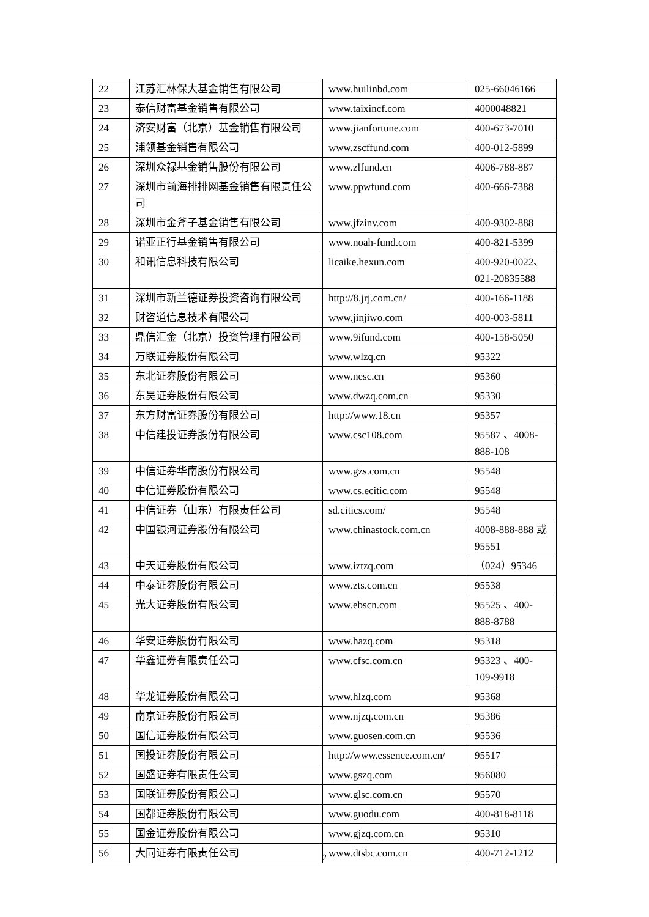| 22 | 江苏汇林保大基金销售有限公司 | www.huilinbd.com | 025-66046166 |
| 23 | 泰信财富基金销售有限公司 | www.taixincf.com | 4000048821 |
| 24 | 济安财富（北京）基金销售有限公司 | www.jianfortune.com | 400-673-7010 |
| 25 | 浦领基金销售有限公司 | www.zscffund.com | 400-012-5899 |
| 26 | 深圳众禄基金销售股份有限公司 | www.zlfund.cn | 4006-788-887 |
| 27 | 深圳市前海排排网基金销售有限责任公司 | www.ppwfund.com | 400-666-7388 |
| 28 | 深圳市金斧子基金销售有限公司 | www.jfzinv.com | 400-9302-888 |
| 29 | 诺亚正行基金销售有限公司 | www.noah-fund.com | 400-821-5399 |
| 30 | 和讯信息科技有限公司 | licaike.hexun.com | 400-920-0022、021-20835588 |
| 31 | 深圳市新兰德证券投资咨询有限公司 | http://8.jrj.com.cn/ | 400-166-1188 |
| 32 | 财咨道信息技术有限公司 | www.jinjiwo.com | 400-003-5811 |
| 33 | 鼎信汇金（北京）投资管理有限公司 | www.9ifund.com | 400-158-5050 |
| 34 | 万联证券股份有限公司 | www.wlzq.cn | 95322 |
| 35 | 东北证券股份有限公司 | www.nesc.cn | 95360 |
| 36 | 东吴证券股份有限公司 | www.dwzq.com.cn | 95330 |
| 37 | 东方财富证券股份有限公司 | http://www.18.cn | 95357 |
| 38 | 中信建投证券股份有限公司 | www.csc108.com | 95587 、4008-888-108 |
| 39 | 中信证券华南股份有限公司 | www.gzs.com.cn | 95548 |
| 40 | 中信证券股份有限公司 | www.cs.ecitic.com | 95548 |
| 41 | 中信证券（山东）有限责任公司 | sd.citics.com/ | 95548 |
| 42 | 中国银河证券股份有限公司 | www.chinastock.com.cn | 4008-888-888 或 95551 |
| 43 | 中天证券股份有限公司 | www.iztzq.com | （024）95346 |
| 44 | 中泰证券股份有限公司 | www.zts.com.cn | 95538 |
| 45 | 光大证券股份有限公司 | www.ebscn.com | 95525 、400-888-8788 |
| 46 | 华安证券股份有限公司 | www.hazq.com | 95318 |
| 47 | 华鑫证券有限责任公司 | www.cfsc.com.cn | 95323 、400-109-9918 |
| 48 | 华龙证券股份有限公司 | www.hlzq.com | 95368 |
| 49 | 南京证券股份有限公司 | www.njzq.com.cn | 95386 |
| 50 | 国信证券股份有限公司 | www.guosen.com.cn | 95536 |
| 51 | 国投证券股份有限公司 | http://www.essence.com.cn/ | 95517 |
| 52 | 国盛证券有限责任公司 | www.gszq.com | 956080 |
| 53 | 国联证券股份有限公司 | www.glsc.com.cn | 95570 |
| 54 | 国都证券股份有限公司 | www.guodu.com | 400-818-8118 |
| 55 | 国金证券股份有限公司 | www.gjzq.com.cn | 95310 |
| 56 | 大同证券有限责任公司 | www.dtsbc.com.cn | 400-712-1212 |
2